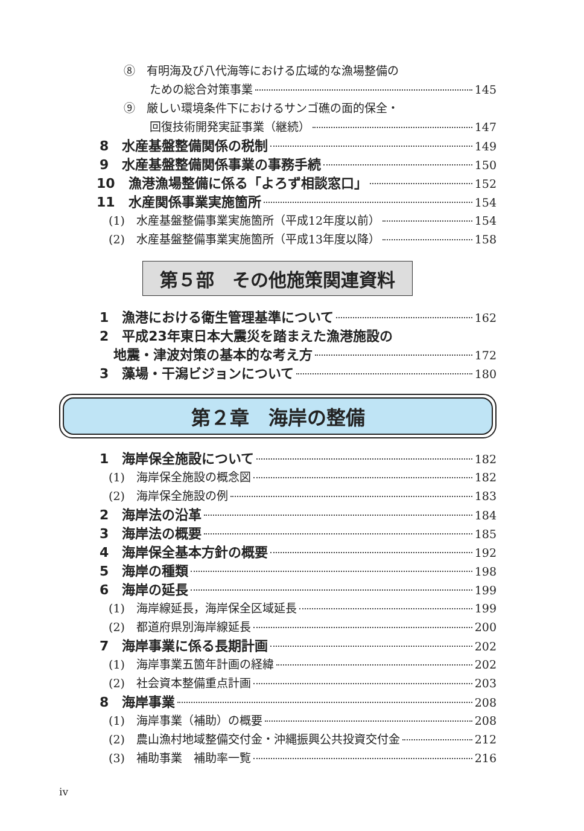⑧　有明海及び八代海等における広域的な漁場整備の
ための総合対策事業 145
⑨　厳しい環境条件下におけるサンゴ礁の面的保全・
回復技術開発実証事業（継続） 147
8　水産基盤整備関係の税制 149
9　水産基盤整備関係事業の事務手続 150
10　漁港漁場整備に係る「よろず相談窓口」 152
11　水産関係事業実施箇所 154
(1)　水産基盤整備事業実施箇所（平成12年度以前） 154
(2)　水産基盤整備事業実施箇所（平成13年度以降） 158
第５部　その他施策関連資料
1　漁港における衛生管理基準について 162
2　平成23年東日本大震災を踏まえた漁港施設の
地震・津波対策の基本的な考え方 172
3　藻場・干潟ビジョンについて 180
第２章　海岸の整備
1　海岸保全施設について 182
(1)　海岸保全施設の概念図 182
(2)　海岸保全施設の例 183
2　海岸法の沿革 184
3　海岸法の概要 185
4　海岸保全基本方針の概要 192
5　海岸の種類 198
6　海岸の延長 199
(1)　海岸線延長，海岸保全区域延長 199
(2)　都道府県別海岸線延長 200
7　海岸事業に係る長期計画 202
(1)　海岸事業五箇年計画の経緯 202
(2)　社会資本整備重点計画 203
8　海岸事業 208
(1)　海岸事業（補助）の概要 208
(2)　農山漁村地域整備交付金・沖縄振興公共投資交付金 212
(3)　補助事業　補助率一覧 216
iv